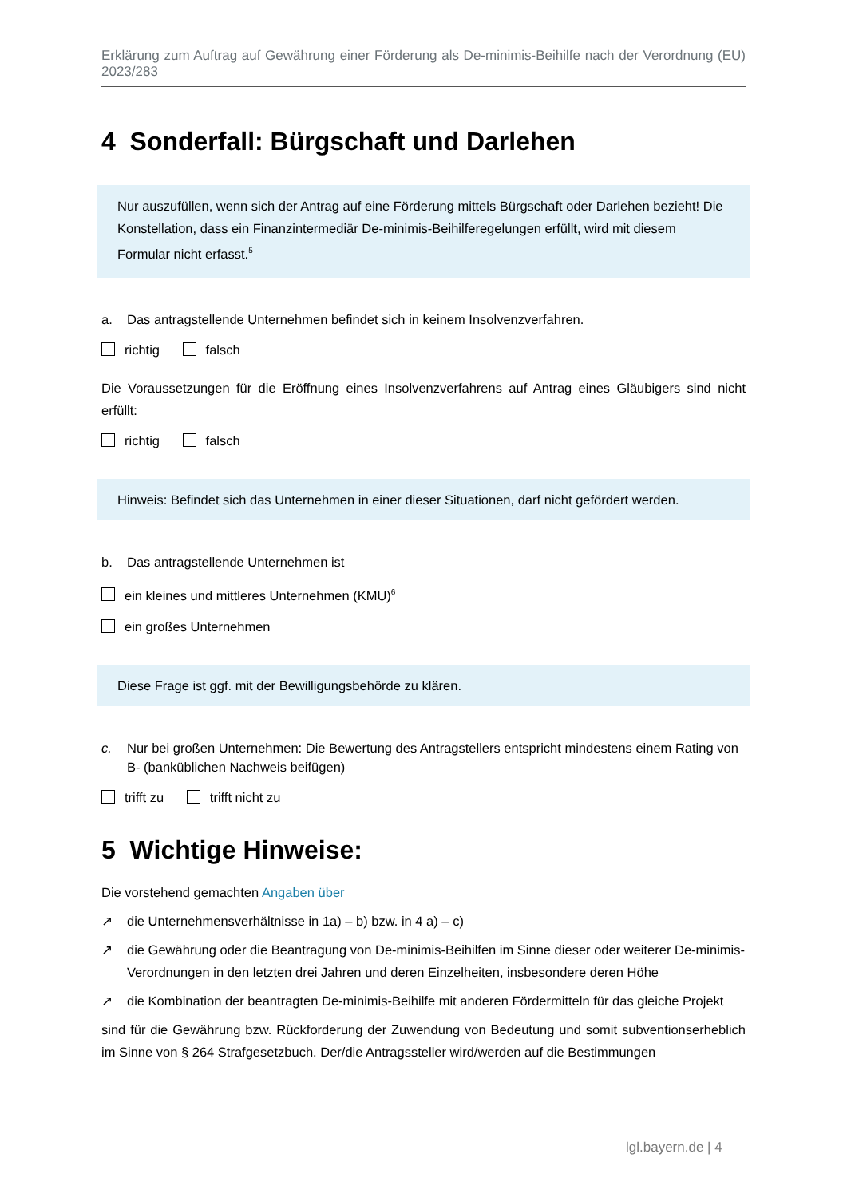Erklärung zum Auftrag auf Gewährung einer Förderung als De-minimis-Beihilfe nach der Verordnung (EU) 2023/283
4 Sonderfall: Bürgschaft und Darlehen
Nur auszufüllen, wenn sich der Antrag auf eine Förderung mittels Bürgschaft oder Darlehen be­zieht! Die Konstellation, dass ein Finanzintermediär De-minimis-Beihilferegelungen erfüllt, wird mit diesem Formular nicht erfasst.<sup>5</sup>
a. Das antragstellende Unternehmen befindet sich in keinem Insolvenzverfahren.
richtig falsch
Die Voraussetzungen für die Eröffnung eines Insolvenzverfahrens auf Antrag eines Gläubigers sind nicht erfüllt:
richtig falsch
Hinweis: Befindet sich das Unternehmen in einer dieser Situationen, darf nicht gefördert werden.
b. Das antragstellende Unternehmen ist
ein kleines und mittleres Unternehmen (KMU)<sup>6</sup>
ein großes Unternehmen
Diese Frage ist ggf. mit der Bewilligungsbehörde zu klären.
c. Nur bei großen Unternehmen: Die Bewertung des Antragstellers entspricht mindestens einem Rating von B- (banküblichen Nachweis beifügen)
trifft zu trifft nicht zu
5 Wichtige Hinweise:
Die vorstehend gemachten Angaben über
↗ die Unternehmensverhältnisse in 1a) – b) bzw. in 4 a) – c)
↗ die Gewährung oder die Beantragung von De-minimis-Beihilfen im Sinne dieser oder weiterer De-minimis-Verordnungen in den letzten drei Jahren und deren Einzelheiten, insbesondere deren Höhe
↗ die Kombination der beantragten De-minimis-Beihilfe mit anderen Fördermitteln für das gleiche Pro­jekt
sind für die Gewährung bzw. Rückforderung der Zuwendung von Bedeutung und somit subventionser­heblich im Sinne von § 264 Strafgesetzbuch. Der/die Antragssteller wird/werden auf die Bestimmungen
lgl.bayern.de | 4